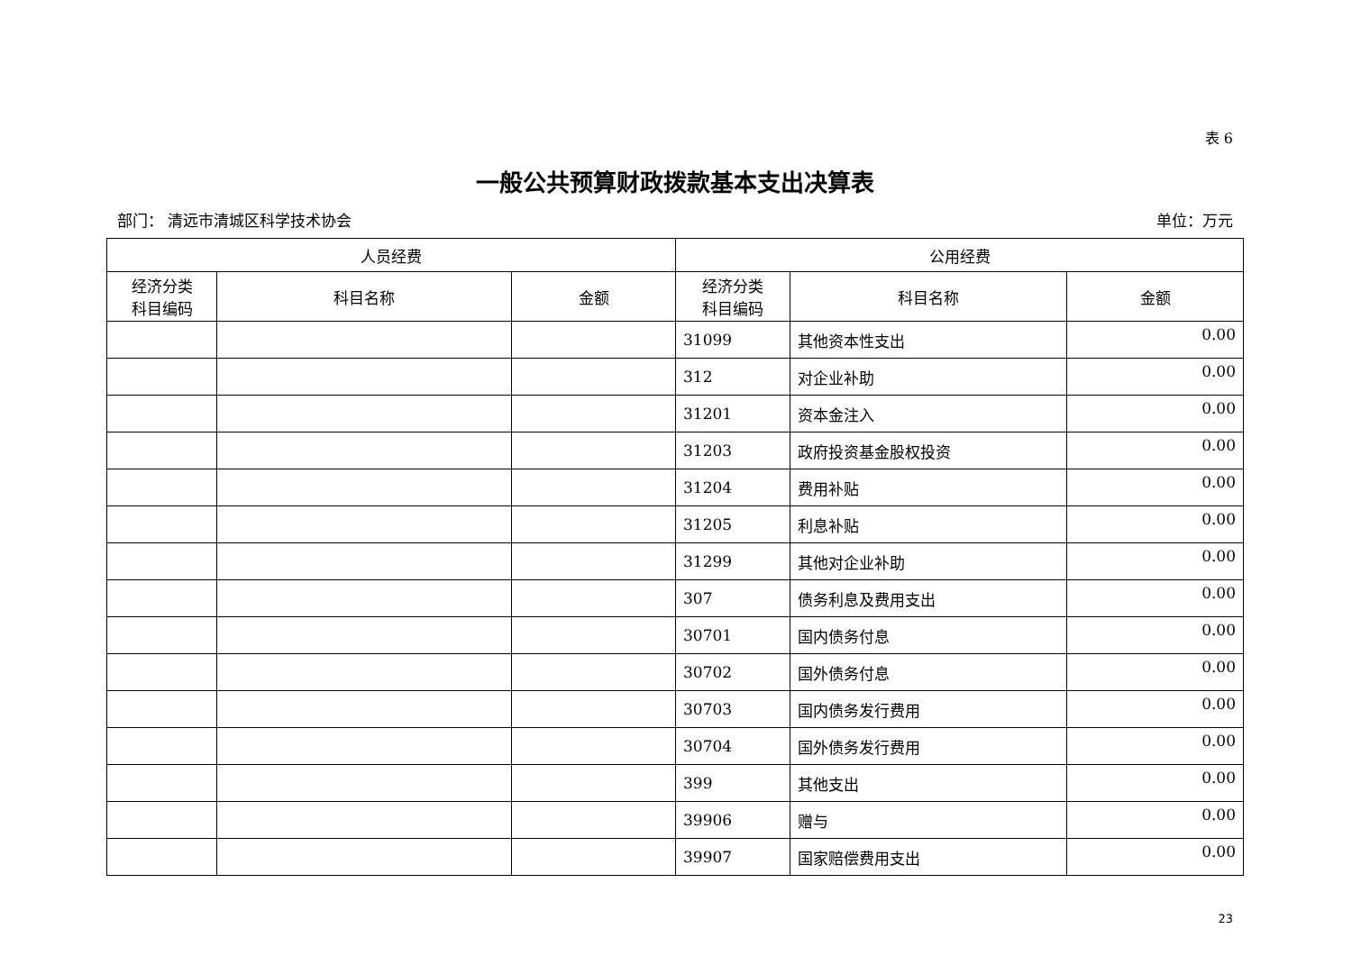表 6
一般公共预算财政拨款基本支出决算表
部门： 清远市清城区科学技术协会 单位：万元
| 人员经费 | | | 公用经费 | | |
| --- | --- | --- | --- | --- | --- |
| 经济分类 科目编码 | 科目名称 | 金额 | 经济分类 科目编码 | 科目名称 | 金额 |
| | | | 31099 | 其他资本性支出 | 0.00 |
| | | | 312 | 对企业补助 | 0.00 |
| | | | 31201 | 资本金注入 | 0.00 |
| | | | 31203 | 政府投资基金股权投资 | 0.00 |
| | | | 31204 | 费用补贴 | 0.00 |
| | | | 31205 | 利息补贴 | 0.00 |
| | | | 31299 | 其他对企业补助 | 0.00 |
| | | | 307 | 债务利息及费用支出 | 0.00 |
| | | | 30701 | 国内债务付息 | 0.00 |
| | | | 30702 | 国外债务付息 | 0.00 |
| | | | 30703 | 国内债务发行费用 | 0.00 |
| | | | 30704 | 国外债务发行费用 | 0.00 |
| | | | 399 | 其他支出 | 0.00 |
| | | | 39906 | 赠与 | 0.00 |
| | | | 39907 | 国家赔偿费用支出 | 0.00 |
23